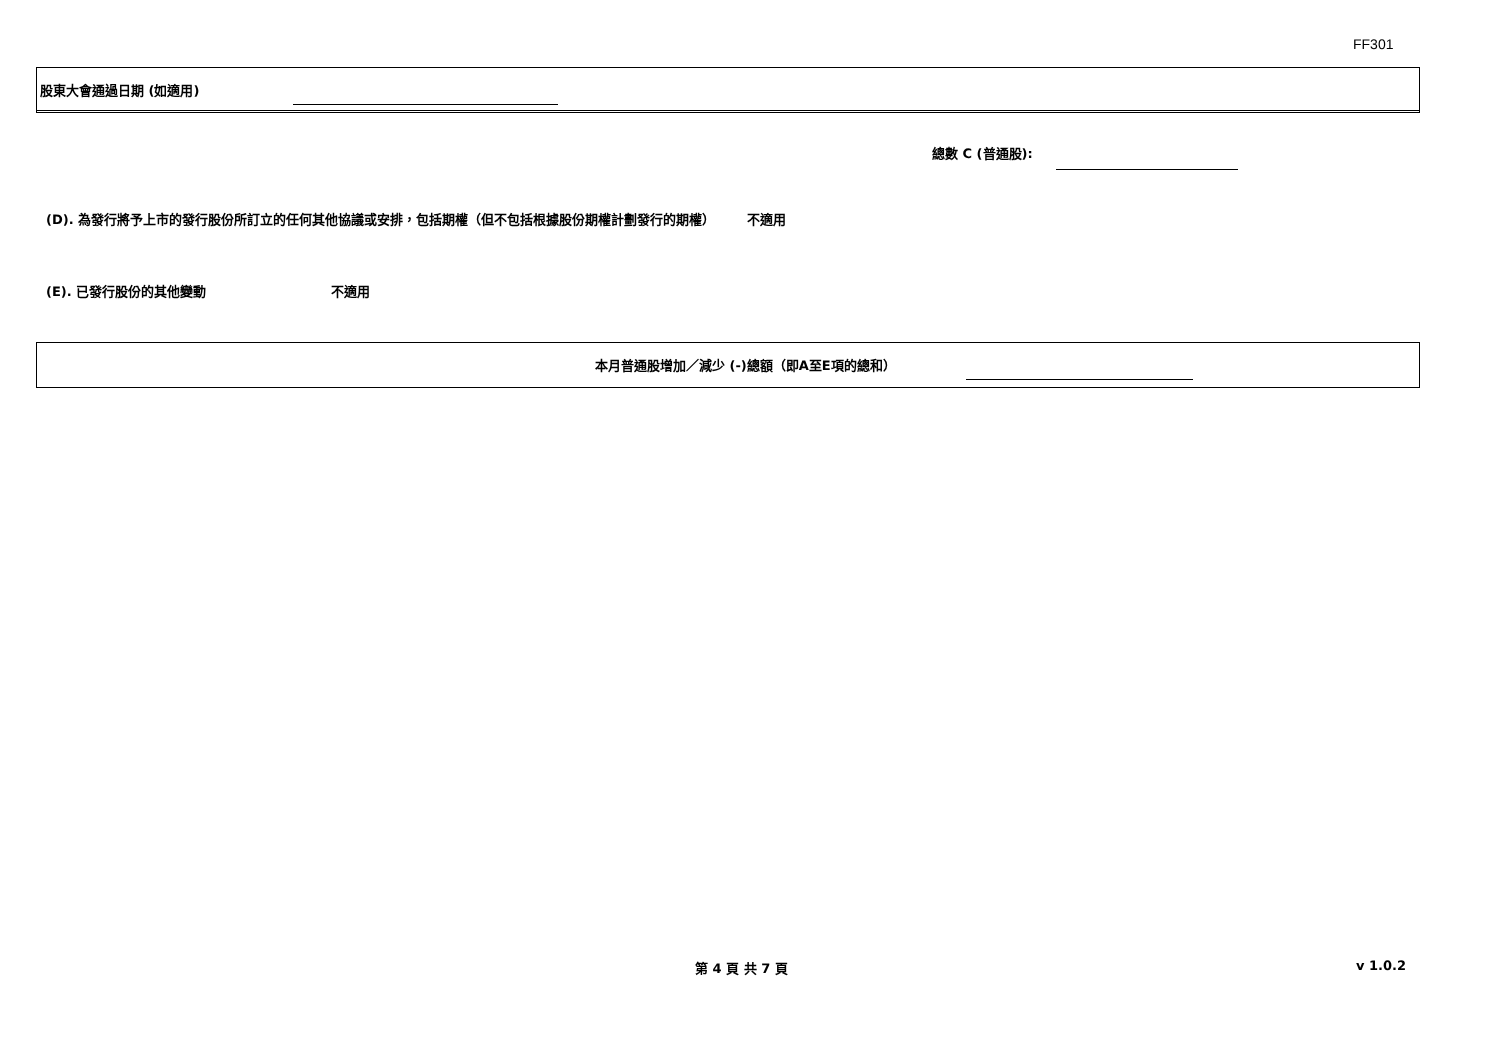FF301
股東大會通過日期 (如適用)
總數 C (普通股):
(D). 為發行將予上市的發行股份所訂立的任何其他協議或安排，包括期權（但不包括根據股份期權計劃發行的期權） 不適用
(E). 已發行股份的其他變動 不適用
本月普通股增加／減少 (-)總額（即A至E項的總和）
第 4 頁 共 7 頁 v 1.0.2